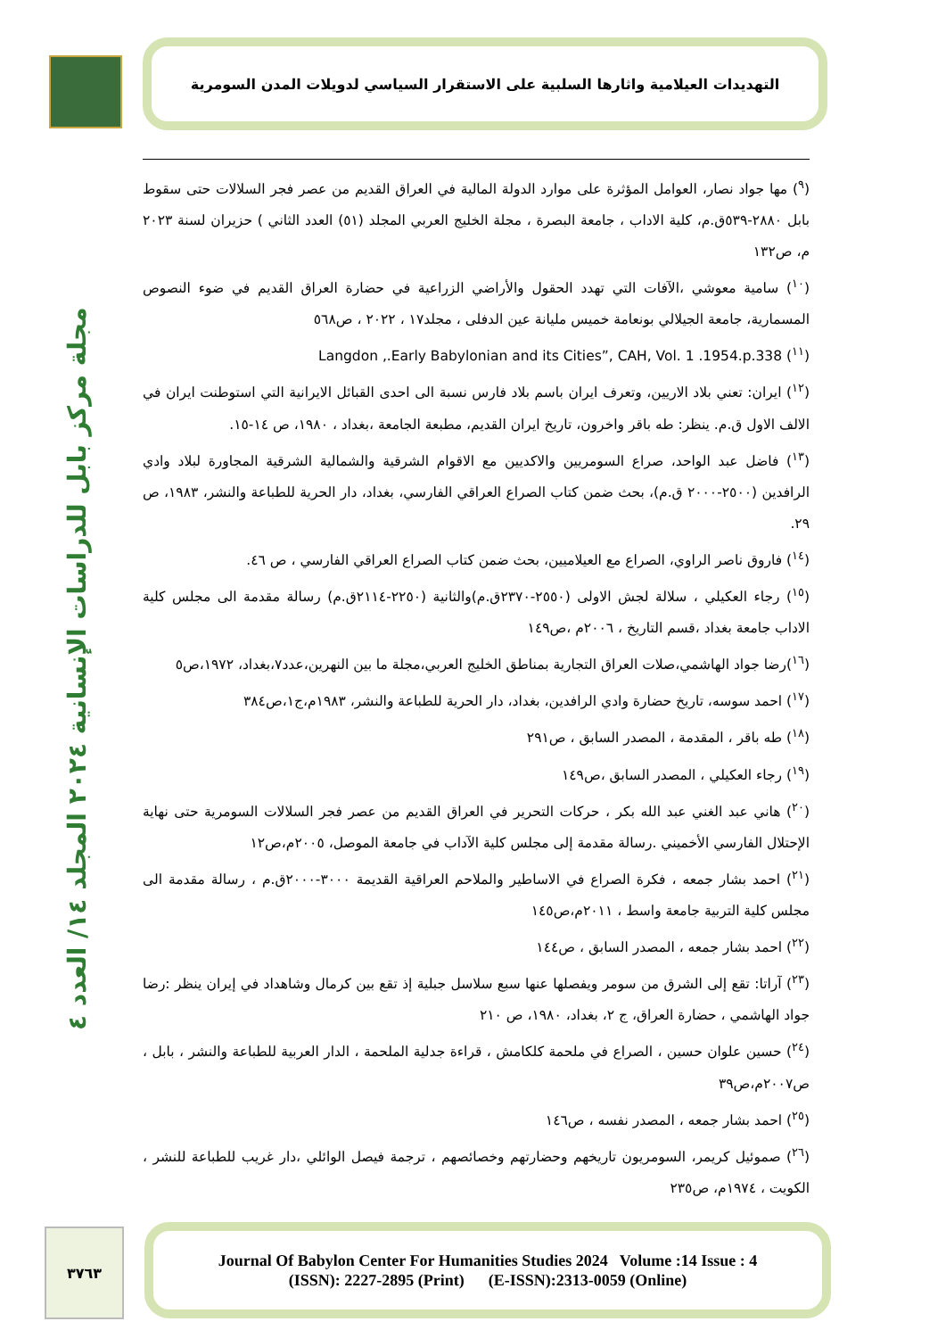التهديدات العيلامية واثارها السلبية على الاستقرار السياسي لدويلات المدن السومرية
مجلة مركز بابل للدراسات الإنسانية ٢٠٢٤ المجلد ١٤/ العدد ٤
(<sup>٩</sup>) مها جواد نصار، العوامل المؤثرة على موارد الدولة المالية في العراق القديم من عصر فجر السلالات حتى سقوط بابل ٢٨٨٠-٥٣٩ق.م، كلية الاداب ، جامعة البصرة ، مجلة الخليج العربي المجلد (٥١) العدد الثاني ) حزيران لسنة ٢٠٢٣ م، ص١٣٢
(<sup>١٠</sup>) سامية معوشي ،الآفات التي تهدد الحقول والأراضي الزراعية في حضارة العراق القديم في ضوء النصوص المسمارية، جامعة الجيلالي بونعامة خميس مليانة عين الدفلى ، مجلد١٧ ، ٢٠٢٢ ، ص٥٦٨
(<sup>١١</sup>) Langdon ,.Early Babylonian and its Cities”, CAH, Vol. 1 .1954.p.338
(<sup>١٢</sup>) ايران: تعني بلاد الاريين، وتعرف ايران باسم بلاد فارس نسبة الى احدى القبائل الايرانية التي استوطنت ايران في الالف الاول ق.م. ينظر: طه باقر واخرون، تاريخ ايران القديم، مطبعة الجامعة ،بغداد ، ١٩٨٠، ص ١٤-١٥.
(<sup>١٣</sup>) فاضل عبد الواحد، صراع السومريين والاكديين مع الاقوام الشرقية والشمالية الشرقية المجاورة لبلاد وادي الرافدين (٢٥٠٠-٢٠٠٠ ق.م)، بحث ضمن كتاب الصراع العراقي الفارسي، بغداد، دار الحرية للطباعة والنشر، ١٩٨٣، ص ٢٩.
(<sup>١٤</sup>) فاروق ناصر الراوي، الصراع مع العيلاميين، بحث ضمن كتاب الصراع العراقي الفارسي ، ص ٤٦.
(<sup>١٥</sup>) رجاء العكيلي ، سلالة لجش الاولى (٢٥٥٠-٢٣٧٠ق.م)والثانية (٢٢٥٠-٢١١٤ق.م) رسالة مقدمة الى مجلس كلية الاداب جامعة بغداد ،قسم التاريخ ، ٢٠٠٦م ،ص١٤٩
(<sup>١٦</sup>)رضا جواد الهاشمي،صلات العراق التجارية بمناطق الخليج العربي،مجلة ما بين النهرين،عدد٧،بغداد، ١٩٧٢،ص٥
(<sup>١٧</sup>) احمد سوسه، تاريخ حضارة وادي الرافدين، بغداد، دار الحرية للطباعة والنشر، ١٩٨٣م،ج١،ص٣٨٤
(<sup>١٨</sup>) طه باقر ، المقدمة ، المصدر السابق ، ص٢٩١
(<sup>١٩</sup>) رجاء العكيلي ، المصدر السابق ،ص١٤٩
(<sup>٢٠</sup>) هاني عبد الغني عبد الله بكر ، حركات التحرير في العراق القديم من عصر فجر السلالات السومرية حتى نهاية الإحتلال الفارسي الأخميني .رسالة مقدمة إلى مجلس كلية الآداب في جامعة الموصل، ٢٠٠٥م،ص١٢
(<sup>٢١</sup>) احمد بشار جمعه ، فكرة الصراع في الاساطير والملاحم العراقية القديمة ٣٠٠٠-٢٠٠٠ق.م ، رسالة مقدمة الى مجلس كلية التربية جامعة واسط ، ٢٠١١م،ص١٤٥
(<sup>٢٢</sup>) احمد بشار جمعه ، المصدر السابق ، ص١٤٤
(<sup>٢٣</sup>) آراتا: تقع إلى الشرق من سومر ويفصلها عنها سبع سلاسل جبلية إذ تقع بين كرمال وشاهداد في إيران ينظر :رضا جواد الهاشمي ، حضارة العراق، ج ٢، بغداد، ١٩٨٠، ص ٢١٠
(<sup>٢٤</sup>) حسين علوان حسين ، الصراع في ملحمة كلكامش ، قراءة جدلية الملحمة ، الدار العربية للطباعة والنشر ، بابل ، ص٢٠٠٧م،ص٣٩
(<sup>٢٥</sup>) احمد بشار جمعه ، المصدر نفسه ، ص١٤٦
(<sup>٢٦</sup>) صموئيل كريمر، السومريون تاريخهم وحضارتهم وخصائصهم ، ترجمة فيصل الوائلي ،دار غريب للطباعة للنشر ، الكويت ، ١٩٧٤م، ص٢٣٥
٣٧٦٣
Journal Of Babylon Center For Humanities Studies 2024 Volume :14 Issue : 4
(ISSN): 2227-2895 (Print) (E-ISSN):2313-0059 (Online)